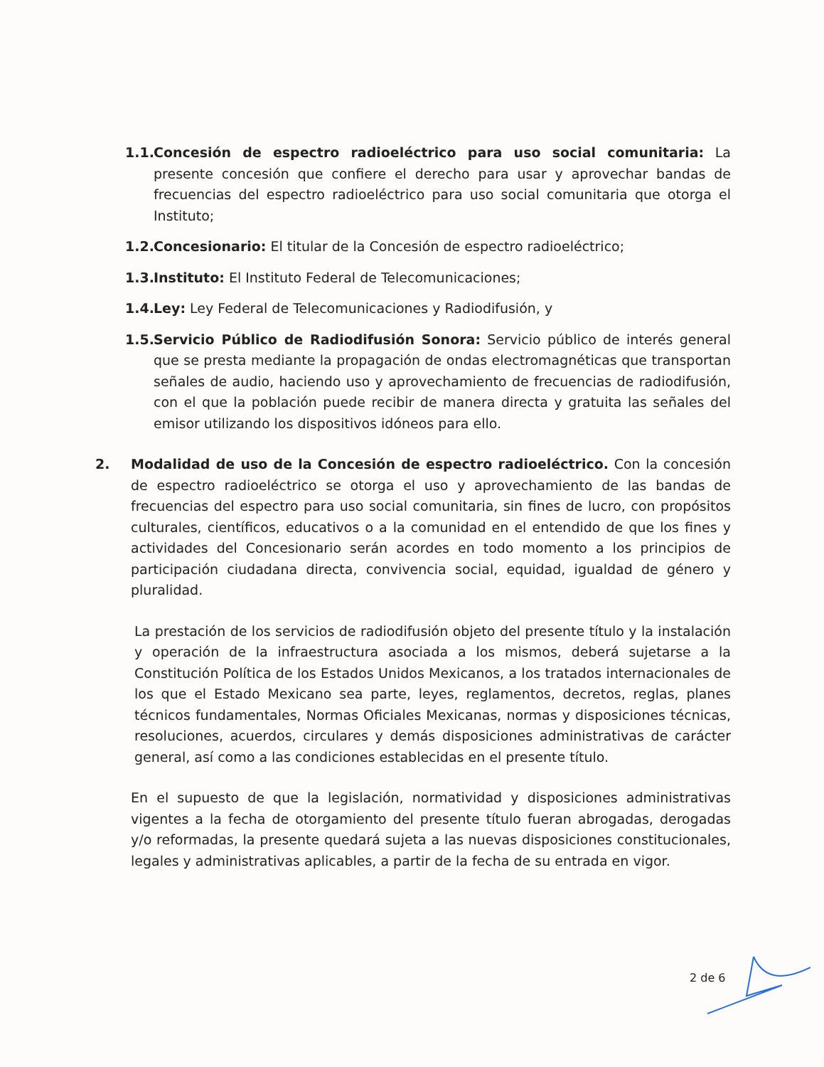1.1.
Concesión de espectro radioeléctrico para uso social comunitaria: La presente concesión que confiere el derecho para usar y aprovechar bandas de frecuencias del espectro radioeléctrico para uso social comunitaria que otorga el Instituto;
1.2.
Concesionario: El titular de la Concesión de espectro radioeléctrico;
1.3.
Instituto: El Instituto Federal de Telecomunicaciones;
1.4.
Ley: Ley Federal de Telecomunicaciones y Radiodifusión, y
1.5.
Servicio Público de Radiodifusión Sonora: Servicio público de interés general que se presta mediante la propagación de ondas electromagnéticas que transportan señales de audio, haciendo uso y aprovechamiento de frecuencias de radiodifusión, con el que la población puede recibir de manera directa y gratuita las señales del emisor utilizando los dispositivos idóneos para ello.
2. Modalidad de uso de la Concesión de espectro radioeléctrico. Con la concesión de espectro radioeléctrico se otorga el uso y aprovechamiento de las bandas de frecuencias del espectro para uso social comunitaria, sin fines de lucro, con propósitos culturales, científicos, educativos o a la comunidad en el entendido de que los fines y actividades del Concesionario serán acordes en todo momento a los principios de participación ciudadana directa, convivencia social, equidad, igualdad de género y pluralidad.
La prestación de los servicios de radiodifusión objeto del presente título y la instalación y operación de la infraestructura asociada a los mismos, deberá sujetarse a la Constitución Política de los Estados Unidos Mexicanos, a los tratados internacionales de los que el Estado Mexicano sea parte, leyes, reglamentos, decretos, reglas, planes técnicos fundamentales, Normas Oficiales Mexicanas, normas y disposiciones técnicas, resoluciones, acuerdos, circulares y demás disposiciones administrativas de carácter general, así como a las condiciones establecidas en el presente título.
En el supuesto de que la legislación, normatividad y disposiciones administrativas vigentes a la fecha de otorgamiento del presente título fueran abrogadas, derogadas y/o reformadas, la presente quedará sujeta a las nuevas disposiciones constitucionales, legales y administrativas aplicables, a partir de la fecha de su entrada en vigor.
2 de 6